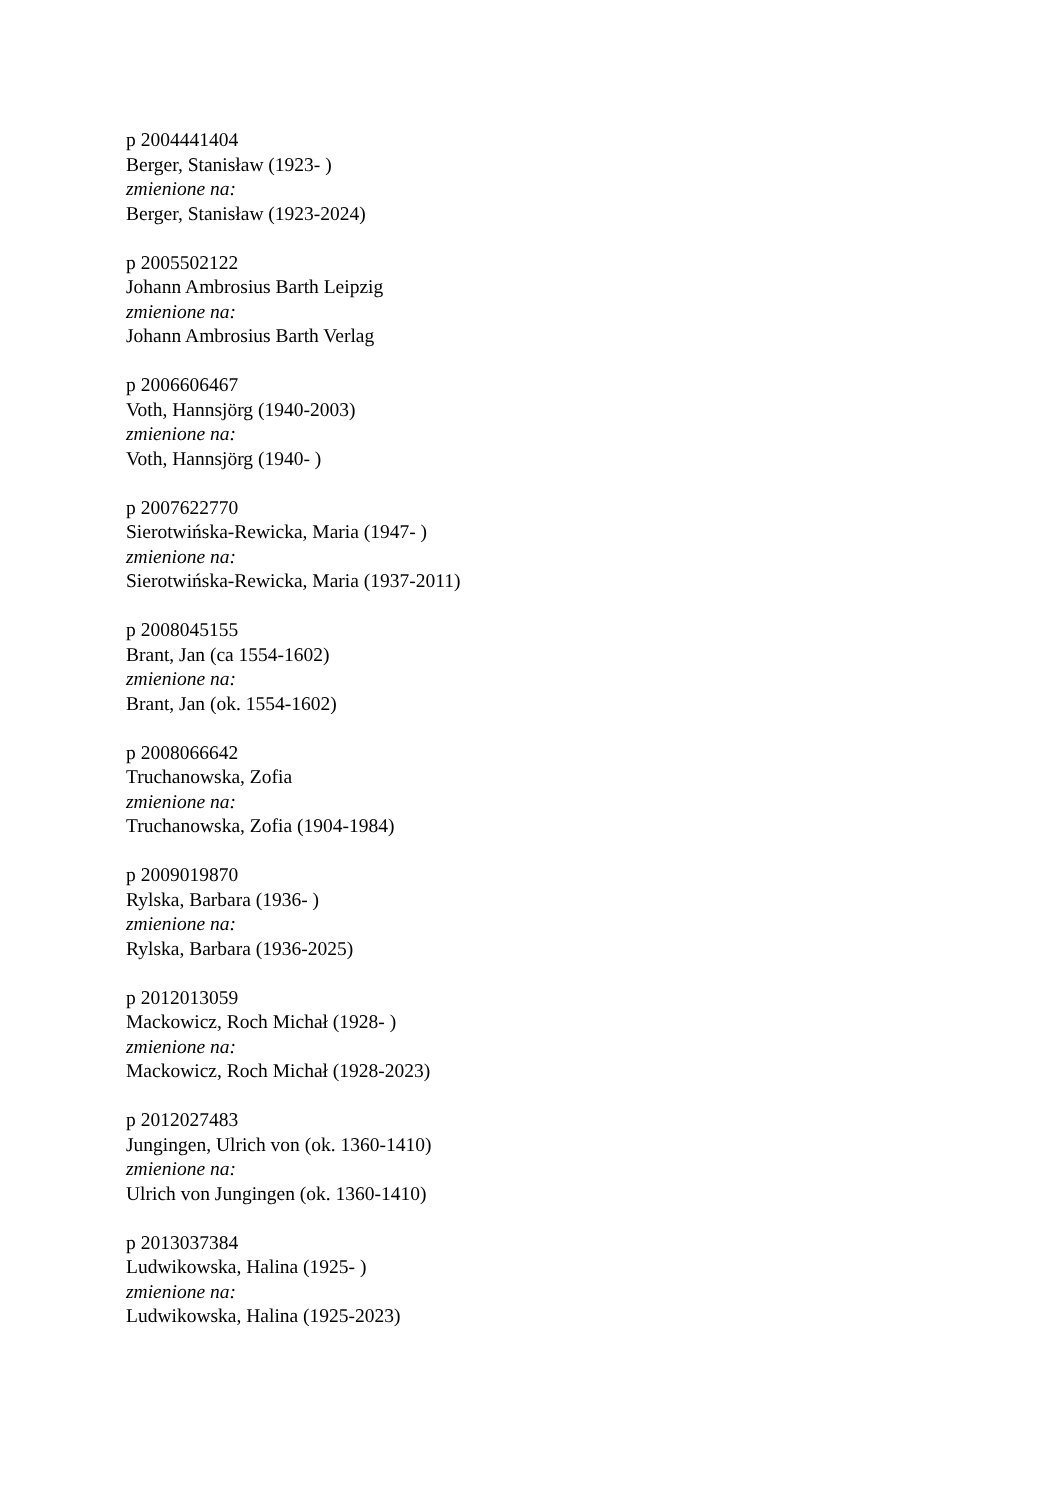p 2004441404
Berger, Stanisław (1923- )
zmienione na:
Berger, Stanisław (1923-2024)
p 2005502122
Johann Ambrosius Barth Leipzig
zmienione na:
Johann Ambrosius Barth Verlag
p 2006606467
Voth, Hannsjörg (1940-2003)
zmienione na:
Voth, Hannsjörg (1940- )
p 2007622770
Sierotwińska-Rewicka, Maria (1947- )
zmienione na:
Sierotwińska-Rewicka, Maria (1937-2011)
p 2008045155
Brant, Jan (ca 1554-1602)
zmienione na:
Brant, Jan (ok. 1554-1602)
p 2008066642
Truchanowska, Zofia
zmienione na:
Truchanowska, Zofia (1904-1984)
p 2009019870
Rylska, Barbara (1936- )
zmienione na:
Rylska, Barbara (1936-2025)
p 2012013059
Mackowicz, Roch Michał (1928- )
zmienione na:
Mackowicz, Roch Michał (1928-2023)
p 2012027483
Jungingen, Ulrich von (ok. 1360-1410)
zmienione na:
Ulrich von Jungingen (ok. 1360-1410)
p 2013037384
Ludwikowska, Halina (1925- )
zmienione na:
Ludwikowska, Halina (1925-2023)